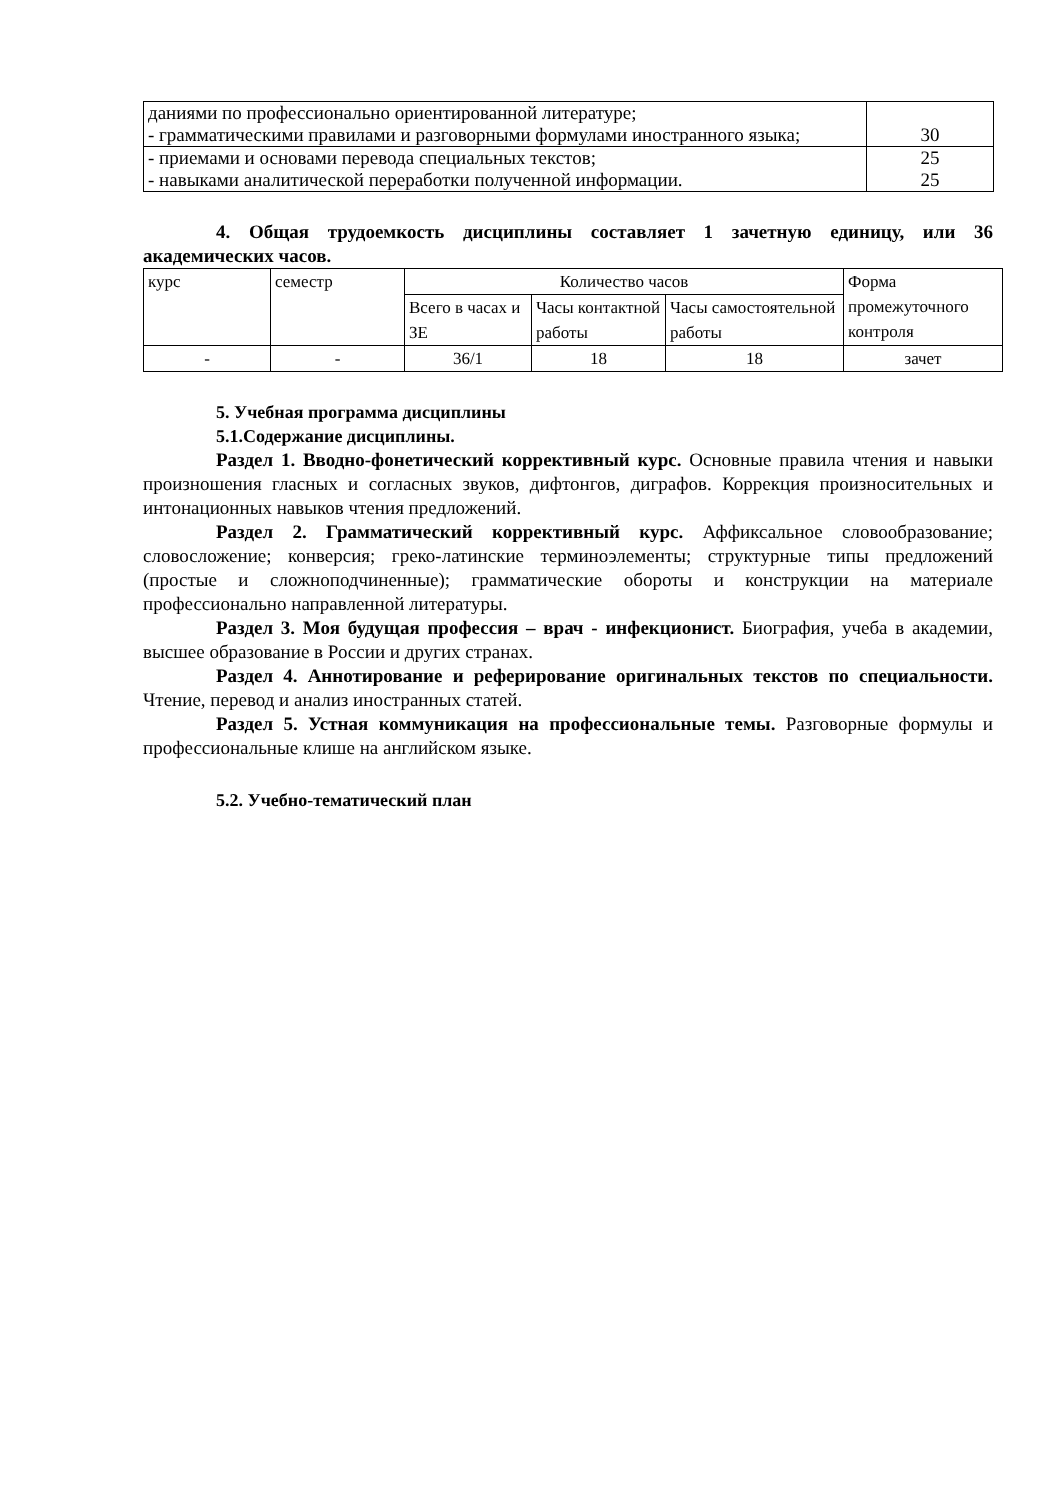| даниями по профессионально ориентированной литературе; - грамматическими правилами и разговорными формулами иностранного языка; | 30 |
| - приемами и основами перевода специальных текстов; | 25 |
| - навыками аналитической переработки полученной информации. | 25 |
4. Общая трудоемкость дисциплины составляет 1 зачетную единицу, или 36 академических часов.
| курс | семестр | Количество часов | | | Форма промежуточного контроля |
| | | Всего в часах и ЗЕ | Часы контактной работы | Часы самостоятельной работы | |
| - | - | 36/1 | 18 | 18 | зачет |
5. Учебная программа дисциплины
5.1.Содержание дисциплины.
Раздел 1. Вводно-фонетический коррективный курс. Основные правила чтения и навыки произношения гласных и согласных звуков, дифтонгов, диграфов. Коррекция произносительных и интонационных навыков чтения предложений.
Раздел 2. Грамматический коррективный курс. Аффиксальное словообразование; словосложение; конверсия; греко-латинские терминоэлементы; структурные типы предложений (простые и сложноподчиненные); грамматические обороты и конструкции на материале профессионально направленной литературы.
Раздел 3. Моя будущая профессия – врач - инфекционист. Биография, учеба в академии, высшее образование в России и других странах.
Раздел 4. Аннотирование и реферирование оригинальных текстов по специальности. Чтение, перевод и анализ иностранных статей.
Раздел 5. Устная коммуникация на профессиональные темы. Разговорные формулы и профессиональные клише на английском языке.
5.2. Учебно-тематический план